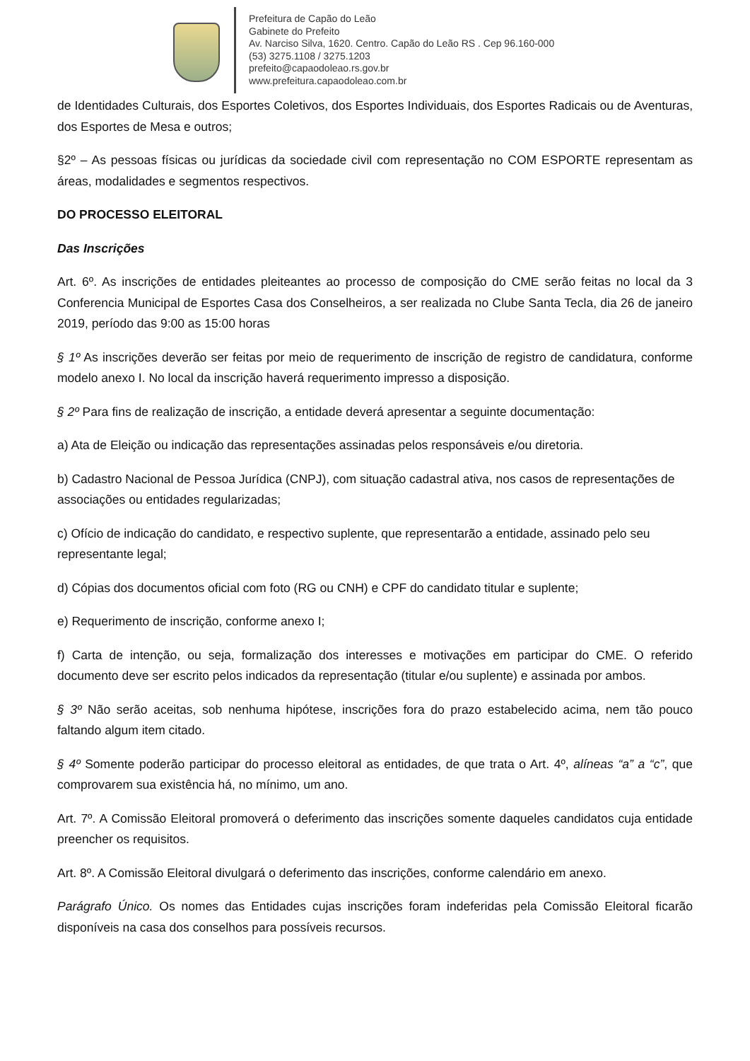Prefeitura de Capão do Leão
Gabinete do Prefeito
Av. Narciso Silva, 1620. Centro. Capão do Leão RS . Cep 96.160-000
(53) 3275.1108 / 3275.1203
prefeito@capaodoleao.rs.gov.br
www.prefeitura.capaodoleao.com.br
de Identidades Culturais, dos Esportes Coletivos, dos Esportes Individuais, dos Esportes Radicais ou de Aventuras, dos Esportes de Mesa e outros;
§2º – As pessoas físicas ou jurídicas da sociedade civil com representação no COM ESPORTE representam as áreas, modalidades e segmentos respectivos.
DO PROCESSO ELEITORAL
Das Inscrições
Art. 6º. As inscrições de entidades pleiteantes ao processo de composição do CME serão feitas no local da 3 Conferencia Municipal de Esportes Casa dos Conselheiros, a ser realizada no Clube Santa Tecla, dia 26 de janeiro 2019, período das 9:00 as 15:00 horas
§ 1º As inscrições deverão ser feitas por meio de requerimento de inscrição de registro de candidatura, conforme modelo anexo I. No local da inscrição haverá requerimento impresso a disposição.
§ 2º Para fins de realização de inscrição, a entidade deverá apresentar a seguinte documentação:
a) Ata de Eleição ou indicação das representações assinadas pelos responsáveis e/ou diretoria.
b) Cadastro Nacional de Pessoa Jurídica (CNPJ), com situação cadastral ativa, nos casos de representações de associações ou entidades regularizadas;
c) Ofício de indicação do candidato, e respectivo suplente, que representarão a entidade, assinado pelo seu representante legal;
d) Cópias dos documentos oficial com foto (RG ou CNH) e CPF do candidato titular e suplente;
e) Requerimento de inscrição, conforme anexo I;
f) Carta de intenção, ou seja, formalização dos interesses e motivações em participar do CME. O referido documento deve ser escrito pelos indicados da representação (titular e/ou suplente) e assinada por ambos.
§ 3º Não serão aceitas, sob nenhuma hipótese, inscrições fora do prazo estabelecido acima, nem tão pouco faltando algum item citado.
§ 4º Somente poderão participar do processo eleitoral as entidades, de que trata o Art. 4º, alíneas “a” a “c”, que comprovarem sua existência há, no mínimo, um ano.
Art. 7º. A Comissão Eleitoral promoverá o deferimento das inscrições somente daqueles candidatos cuja entidade preencher os requisitos.
Art. 8º. A Comissão Eleitoral divulgará o deferimento das inscrições, conforme calendário em anexo.
Parágrafo Único. Os nomes das Entidades cujas inscrições foram indeferidas pela Comissão Eleitoral ficarão disponíveis na casa dos conselhos para possíveis recursos.